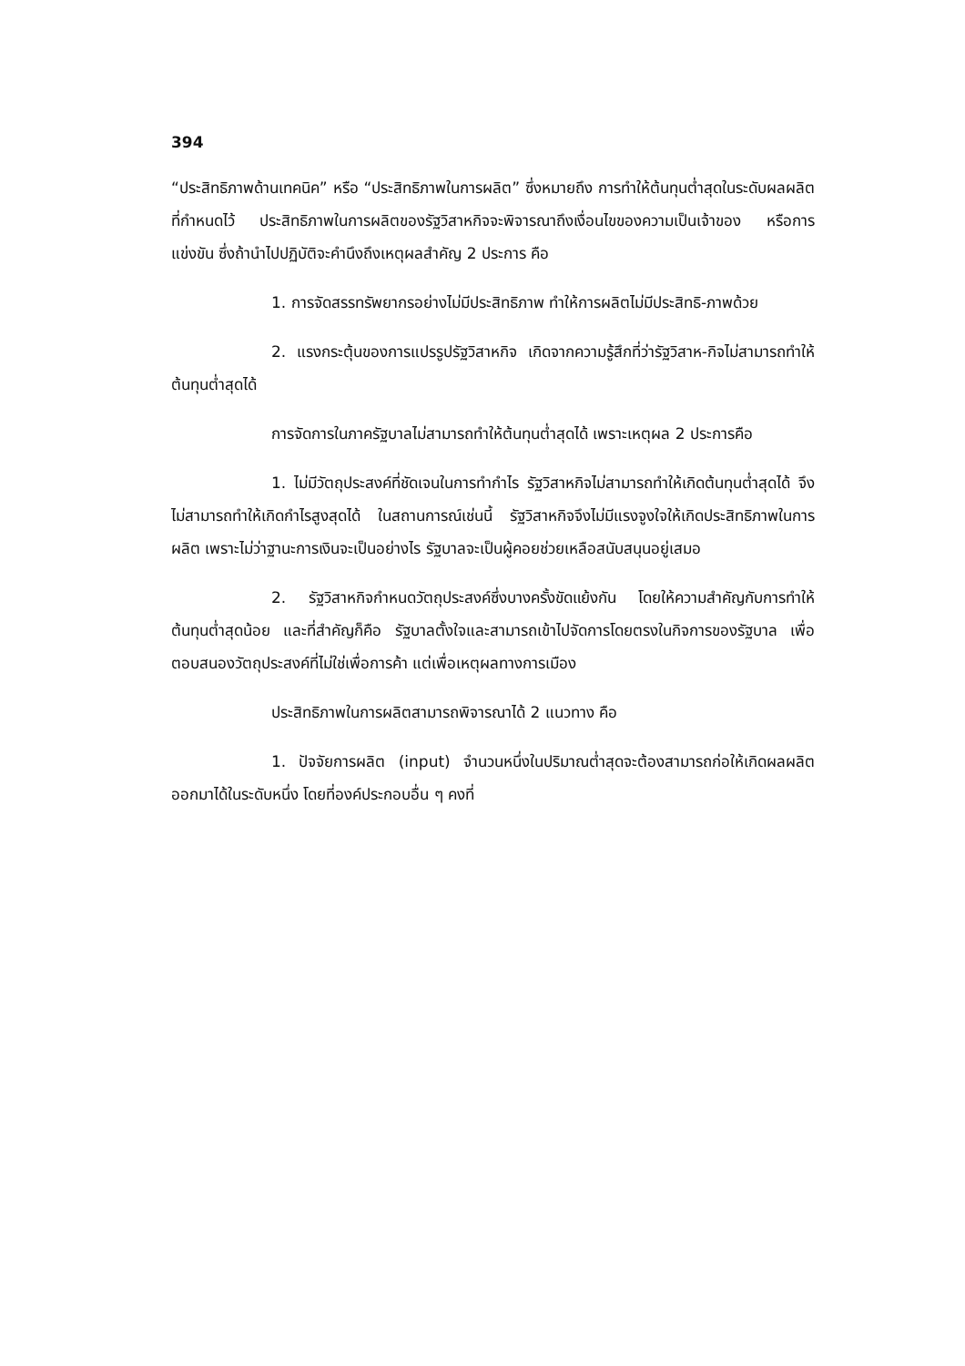394
“ประสิทธิภาพด้านเทคนิค” หรือ “ประสิทธิภาพในการผลิต” ซึ่งหมายถึง การทำให้ต้นทุนต่ำสุดในระดับผลผลิตที่กำหนดไว้ ประสิทธิภาพในการผลิตของรัฐวิสาหกิจจะพิจารณาถึงเงื่อนไขของความเป็นเจ้าของ หรือการแข่งขัน ซึ่งถ้านำไปปฏิบัติจะคำนึงถึงเหตุผลสำคัญ 2 ประการ คือ
1. การจัดสรรทรัพยากรอย่างไม่มีประสิทธิภาพ ทำให้การผลิตไม่มีประสิทธิ-ภาพด้วย
2. แรงกระตุ้นของการแปรรูปรัฐวิสาหกิจ เกิดจากความรู้สึกที่ว่ารัฐวิสาห-กิจไม่สามารถทำให้ต้นทุนต่ำสุดได้
การจัดการในภาครัฐบาลไม่สามารถทำให้ต้นทุนต่ำสุดได้ เพราะเหตุผล 2 ประการคือ
1. ไม่มีวัตถุประสงค์ที่ชัดเจนในการทำกำไร รัฐวิสาหกิจไม่สามารถทำให้เกิดต้นทุนต่ำสุดได้ จึงไม่สามารถทำให้เกิดกำไรสูงสุดได้ ในสถานการณ์เช่นนี้ รัฐวิสาหกิจจึงไม่มีแรงจูงใจให้เกิดประสิทธิภาพในการผลิต เพราะไม่ว่าฐานะการเงินจะเป็นอย่างไร รัฐบาลจะเป็นผู้คอยช่วยเหลือสนับสนุนอยู่เสมอ
2. รัฐวิสาหกิจกำหนดวัตถุประสงค์ซึ่งบางครั้งขัดแย้งกัน โดยให้ความสำคัญกับการทำให้ต้นทุนต่ำสุดน้อย และที่สำคัญก็คือ รัฐบาลตั้งใจและสามารถเข้าไปจัดการโดยตรงในกิจการของรัฐบาล เพื่อตอบสนองวัตถุประสงค์ที่ไม่ใช่เพื่อการค้า แต่เพื่อเหตุผลทางการเมือง
ประสิทธิภาพในการผลิตสามารถพิจารณาได้ 2 แนวทาง คือ
1. ปัจจัยการผลิต (input) จำนวนหนึ่งในปริมาณต่ำสุดจะต้องสามารถก่อให้เกิดผลผลิตออกมาได้ในระดับหนึ่ง โดยที่องค์ประกอบอื่น ๆ คงที่